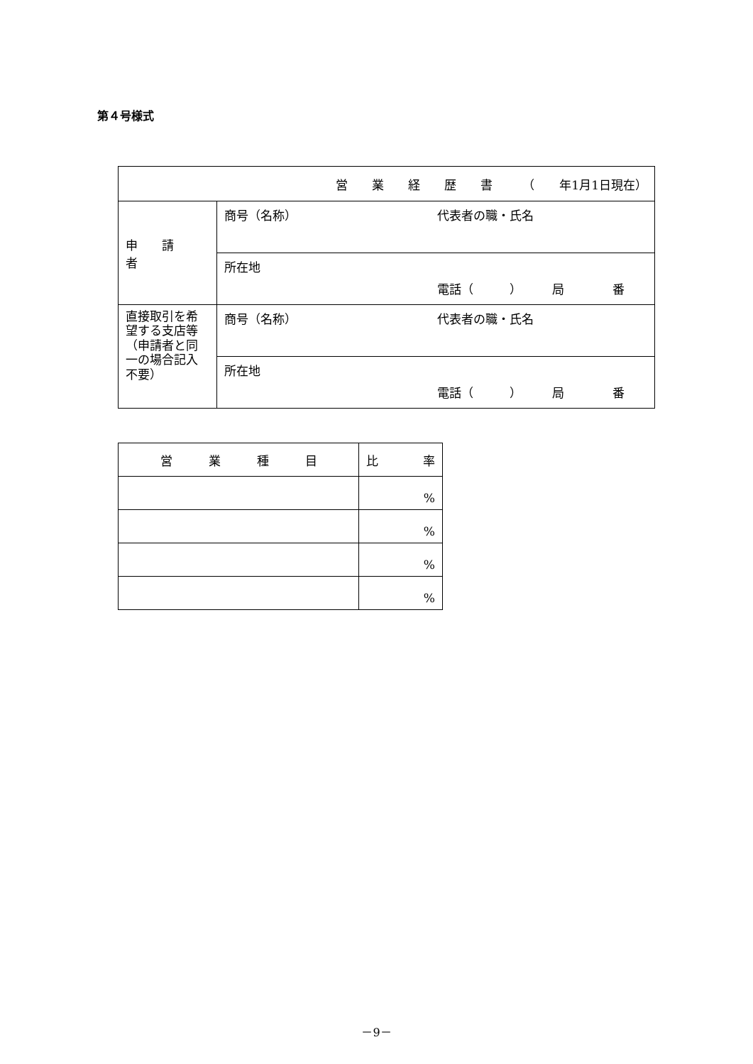第４号様式
| 営 業 経 歴 書 （ 年1月1日現在） | |
| --- | --- |
| 申 請 者 | 商号（名称） 代表者の職・氏名 |
| | 所在地 電話（ ） 局 番 |
| 直接取引を希望する支店等 （申請者と同一の場合記入不要） | 商号（名称） 代表者の職・氏名 |
| | 所在地 電話（ ） 局 番 |
| 営 業 種 目 | 比 率 |
| --- | --- |
| | % |
| | % |
| | % |
| | % |
－9－